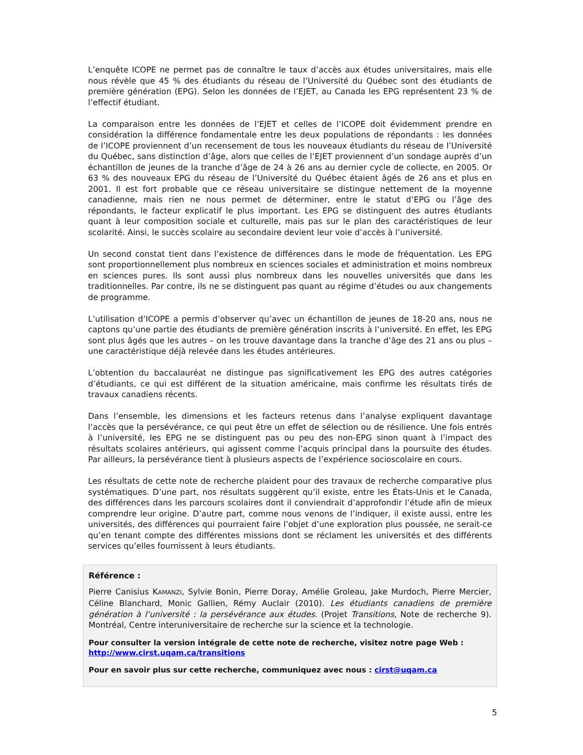L’enquête ICOPE ne permet pas de connaître le taux d’accès aux études universitaires, mais elle nous révèle que 45 % des étudiants du réseau de l’Université du Québec sont des étudiants de première génération (EPG). Selon les données de l’EJET, au Canada les EPG représentent 23 % de l’effectif étudiant.
La comparaison entre les données de l’EJET et celles de l’ICOPE doit évidemment prendre en considération la différence fondamentale entre les deux populations de répondants : les données de l’ICOPE proviennent d’un recensement de tous les nouveaux étudiants du réseau de l’Université du Québec, sans distinction d’âge, alors que celles de l’EJET proviennent d’un sondage auprès d’un échantillon de jeunes de la tranche d’âge de 24 à 26 ans au dernier cycle de collecte, en 2005. Or 63 % des nouveaux EPG du réseau de l’Université du Québec étaient âgés de 26 ans et plus en 2001. Il est fort probable que ce réseau universitaire se distingue nettement de la moyenne canadienne, mais rien ne nous permet de déterminer, entre le statut d’EPG ou l’âge des répondants, le facteur explicatif le plus important. Les EPG se distinguent des autres étudiants quant à leur composition sociale et culturelle, mais pas sur le plan des caractéristiques de leur scolarité. Ainsi, le succès scolaire au secondaire devient leur voie d’accès à l’université.
Un second constat tient dans l’existence de différences dans le mode de fréquentation. Les EPG sont proportionnellement plus nombreux en sciences sociales et administration et moins nombreux en sciences pures. Ils sont aussi plus nombreux dans les nouvelles universités que dans les traditionnelles. Par contre, ils ne se distinguent pas quant au régime d’études ou aux changements de programme.
L’utilisation d’ICOPE a permis d’observer qu’avec un échantillon de jeunes de 18-20 ans, nous ne captons qu’une partie des étudiants de première génération inscrits à l’université. En effet, les EPG sont plus âgés que les autres – on les trouve davantage dans la tranche d’âge des 21 ans ou plus – une caractéristique déjà relevée dans les études antérieures.
L’obtention du baccalauréat ne distingue pas significativement les EPG des autres catégories d’étudiants, ce qui est différent de la situation américaine, mais confirme les résultats tirés de travaux canadiens récents.
Dans l’ensemble, les dimensions et les facteurs retenus dans l’analyse expliquent davantage l’accès que la persévérance, ce qui peut être un effet de sélection ou de résilience. Une fois entrés à l’université, les EPG ne se distinguent pas ou peu des non-EPG sinon quant à l’impact des résultats scolaires antérieurs, qui agissent comme l’acquis principal dans la poursuite des études. Par ailleurs, la persévérance tient à plusieurs aspects de l’expérience socioscolaire en cours.
Les résultats de cette note de recherche plaident pour des travaux de recherche comparative plus systématiques. D’une part, nos résultats suggèrent qu’il existe, entre les États-Unis et le Canada, des différences dans les parcours scolaires dont il conviendrait d’approfondir l’étude afin de mieux comprendre leur origine. D’autre part, comme nous venons de l’indiquer, il existe aussi, entre les universités, des différences qui pourraient faire l’objet d’une exploration plus poussée, ne serait-ce qu’en tenant compte des différentes missions dont se réclament les universités et des différents services qu’elles fournissent à leurs étudiants.
Référence :
Pierre Canisius KAMANZI, Sylvie Bonin, Pierre Doray, Amélie Groleau, Jake Murdoch, Pierre Mercier, Céline Blanchard, Monic Gallien, Rémy Auclair (2010). Les étudiants canadiens de première génération à l’université : la persévérance aux études. (Projet Transitions, Note de recherche 9). Montréal, Centre interuniversitaire de recherche sur la science et la technologie.
Pour consulter la version intégrale de cette note de recherche, visitez notre page Web :
http://www.cirst.uqam.ca/transitions
Pour en savoir plus sur cette recherche, communiquez avec nous : cirst@uqam.ca
5